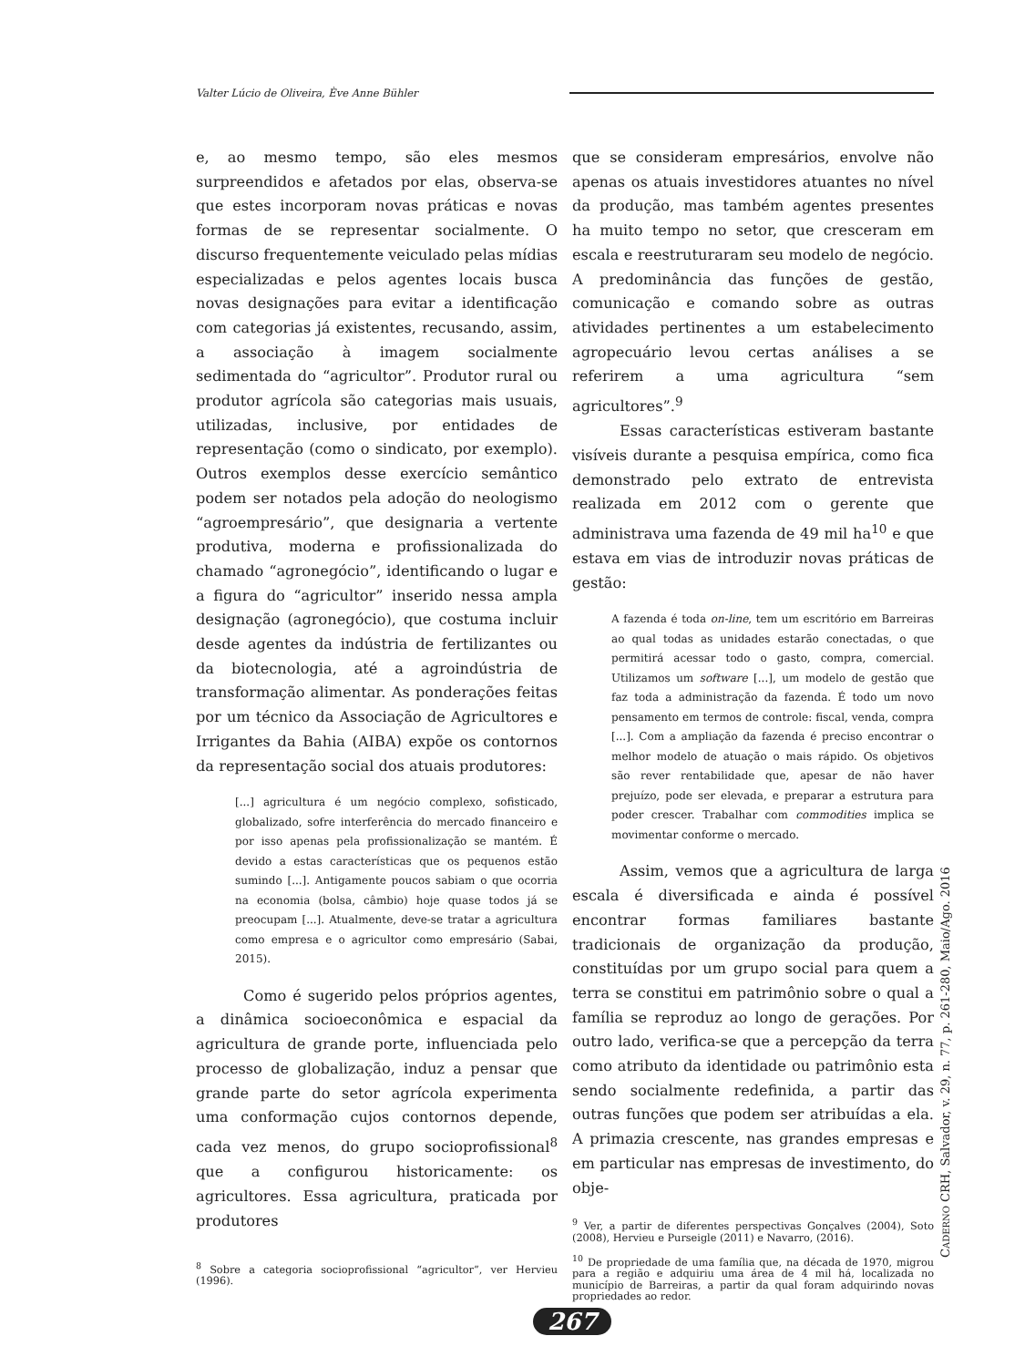Valter Lúcio de Oliveira, Ève Anne Bühler
e, ao mesmo tempo, são eles mesmos surpreendidos e afetados por elas, observa-se que estes incorporam novas práticas e novas formas de se representar socialmente. O discurso frequentemente veiculado pelas mídias especializadas e pelos agentes locais busca novas designações para evitar a identificação com categorias já existentes, recusando, assim, a associação à imagem socialmente sedimentada do “agricultor”. Produtor rural ou produtor agrícola são categorias mais usuais, utilizadas, inclusive, por entidades de representação (como o sindicato, por exemplo). Outros exemplos desse exercício semântico podem ser notados pela adoção do neologismo “agroempresário”, que designaria a vertente produtiva, moderna e profissionalizada do chamado “agronegócio”, identificando o lugar e a figura do “agricultor” inserido nessa ampla designação (agronegócio), que costuma incluir desde agentes da indústria de fertilizantes ou da biotecnologia, até a agroindústria de transformação alimentar. As ponderações feitas por um técnico da Associação de Agricultores e Irrigantes da Bahia (AIBA) expõe os contornos da representação social dos atuais produtores:
[...] agricultura é um negócio complexo, sofisticado, globalizado, sofre interferência do mercado financeiro e por isso apenas pela profissionalização se mantém. É devido a estas características que os pequenos estão sumindo [...]. Antigamente poucos sabiam o que ocorria na economia (bolsa, câmbio) hoje quase todos já se preocupam [...]. Atualmente, deve-se tratar a agricultura como empresa e o agricultor como empresário (Sabai, 2015).
Como é sugerido pelos próprios agentes, a dinâmica socioeconômica e espacial da agricultura de grande porte, influenciada pelo processo de globalização, induz a pensar que grande parte do setor agrícola experimenta uma conformação cujos contornos depende, cada vez menos, do grupo socioprofissional<sup>8</sup> que a configurou historicamente: os agricultores. Essa agricultura, praticada por produtores
<sup>8</sup> Sobre a categoria socioprofissional “agricultor”, ver Hervieu (1996).
que se consideram empresários, envolve não apenas os atuais investidores atuantes no nível da produção, mas também agentes presentes ha muito tempo no setor, que cresceram em escala e reestruturaram seu modelo de negócio. A predominância das funções de gestão, comunicação e comando sobre as outras atividades pertinentes a um estabelecimento agropecuário levou certas análises a se referirem a uma agricultura “sem agricultores”.<sup>9</sup>
Essas características estiveram bastante visíveis durante a pesquisa empírica, como fica demonstrado pelo extrato de entrevista realizada em 2012 com o gerente que administrava uma fazenda de 49 mil ha<sup>10</sup> e que estava em vias de introduzir novas práticas de gestão:
A fazenda é toda on-line, tem um escritório em Barreiras ao qual todas as unidades estarão conectadas, o que permitirá acessar todo o gasto, compra, comercial. Utilizamos um software [...], um modelo de gestão que faz toda a administração da fazenda. É todo um novo pensamento em termos de controle: fiscal, venda, compra [...]. Com a ampliação da fazenda é preciso encontrar o melhor modelo de atuação o mais rápido. Os objetivos são rever rentabilidade que, apesar de não haver prejuízo, pode ser elevada, e preparar a estrutura para poder crescer. Trabalhar com commodities implica se movimentar conforme o mercado.
Assim, vemos que a agricultura de larga escala é diversificada e ainda é possível encontrar formas familiares bastante tradicionais de organização da produção, constituídas por um grupo social para quem a terra se constitui em patrimônio sobre o qual a família se reproduz ao longo de gerações. Por outro lado, verifica-se que a percepção da terra como atributo da identidade ou patrimônio esta sendo socialmente redefinida, a partir das outras funções que podem ser atribuídas a ela. A primazia crescente, nas grandes empresas e em particular nas empresas de investimento, do obje-
<sup>9</sup> Ver, a partir de diferentes perspectivas Gonçalves (2004), Soto (2008), Hervieu e Purseigle (2011) e Navarro, (2016).
<sup>10</sup> De propriedade de uma família que, na década de 1970, migrou para a região e adquiriu uma área de 4 mil há, localizada no município de Barreiras, a partir da qual foram adquirindo novas propriedades ao redor.
CADERNO CRH, Salvador, v. 29, n. 77, p. 261-280, Maio/Ago. 2016
267